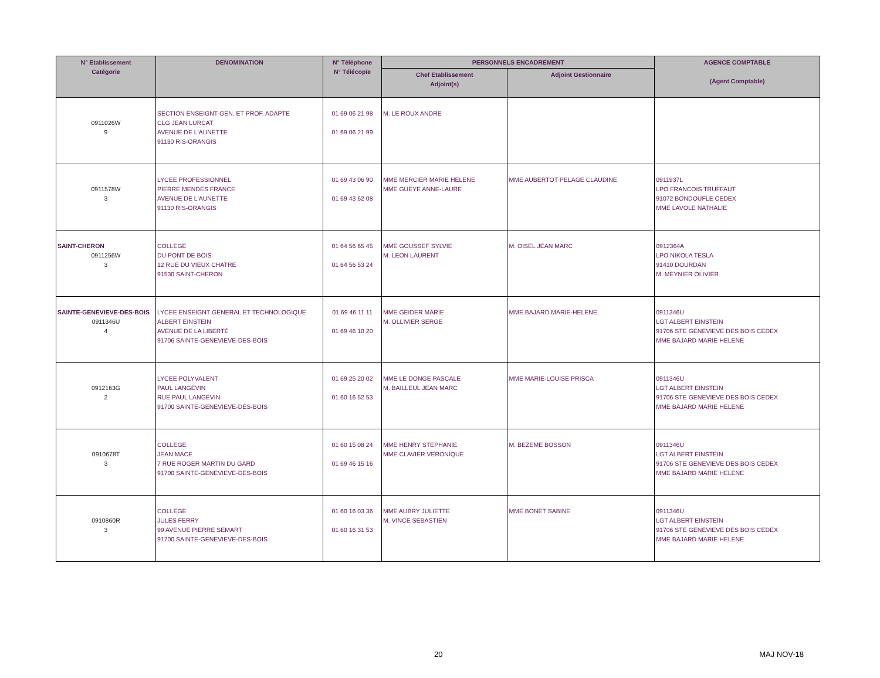| N° Etablissement Catégorie | DENOMINATION | N° Téléphone N° Télécopie | PERSONNELS ENCADREMENT | | AGENCE COMPTABLE (Agent Comptable) |
| --- | --- | --- | --- | --- | --- |
| | | | Chef Etablissement Adjoint(s) | Adjoint Gestionnaire | |
| 0911026W 9 | SECTION ENSEIGNT GEN. ET PROF. ADAPTE CLG JEAN LURCAT AVENUE DE L'AUNETTE 91130 RIS-ORANGIS | 01 69 06 21 98 01 69 06 21 99 | M. LE ROUX ANDRE | | |
| 0911578W 3 | LYCEE PROFESSIONNEL PIERRE MENDES FRANCE AVENUE DE L'AUNETTE 91130 RIS-ORANGIS | 01 69 43 06 90 01 69 43 62 08 | MME MERCIER MARIE HELENE MME GUEYE ANNE-LAURE | MME AUBERTOT PELAGE CLAUDINE | 0911937L LPO FRANCOIS TRUFFAUT 91072 BONDOUFLE CEDEX MME LAVOLE NATHALIE |
| SAINT-CHERON 0911256W 3 | COLLEGE DU PONT DE BOIS 12 RUE DU VIEUX CHATRE 91530 SAINT-CHERON | 01 64 56 65 45 01 64 56 53 24 | MME GOUSSEF SYLVIE M. LEON LAURENT | M. OISEL JEAN MARC | 0912364A LPO NIKOLA TESLA 91410 DOURDAN M. MEYNIER OLIVIER |
| SAINTE-GENEVIEVE-DES-BOIS 0911346U 4 | LYCEE ENSEIGNT GENERAL ET TECHNOLOGIQUE ALBERT EINSTEIN AVENUE DE LA LIBERTÉ 91706 SAINTE-GENEVIEVE-DES-BOIS | 01 69 46 11 11 01 69 46 10 20 | MME GEIDER MARIE M. OLLIVIER SERGE | MME BAJARD MARIE-HELENE | 0911346U LGT ALBERT EINSTEIN 91706 STE GENEVIEVE DES BOIS CEDEX MME BAJARD MARIE HELENE |
| 0912163G 2 | LYCEE POLYVALENT PAUL LANGEVIN RUE PAUL LANGEVIN 91700 SAINTE-GENEVIEVE-DES-BOIS | 01 69 25 20 02 01 60 16 52 53 | MME LE DONGE PASCALE M. BAILLEUL JEAN MARC | MME MARIE-LOUISE PRISCA | 0911346U LGT ALBERT EINSTEIN 91706 STE GENEVIEVE DES BOIS CEDEX MME BAJARD MARIE HELENE |
| 0910678T 3 | COLLEGE JEAN MACE 7 RUE ROGER MARTIN DU GARD 91700 SAINTE-GENEVIEVE-DES-BOIS | 01 60 15 08 24 01 69 46 15 16 | MME HENRY STEPHANIE MME CLAVIER VERONIQUE | M. BEZEME BOSSON | 0911346U LGT ALBERT EINSTEIN 91706 STE GENEVIEVE DES BOIS CEDEX MME BAJARD MARIE HELENE |
| 0910860R 3 | COLLEGE JULES FERRY 99 AVENUE PIERRE SEMART 91700 SAINTE-GENEVIEVE-DES-BOIS | 01 60 16 03 36 01 60 16 31 53 | MME AUBRY JULIETTE M. VINCE SEBASTIEN | MME BONET SABINE | 0911346U LGT ALBERT EINSTEIN 91706 STE GENEVIEVE DES BOIS CEDEX MME BAJARD MARIE HELENE |
20 MAJ NOV-18